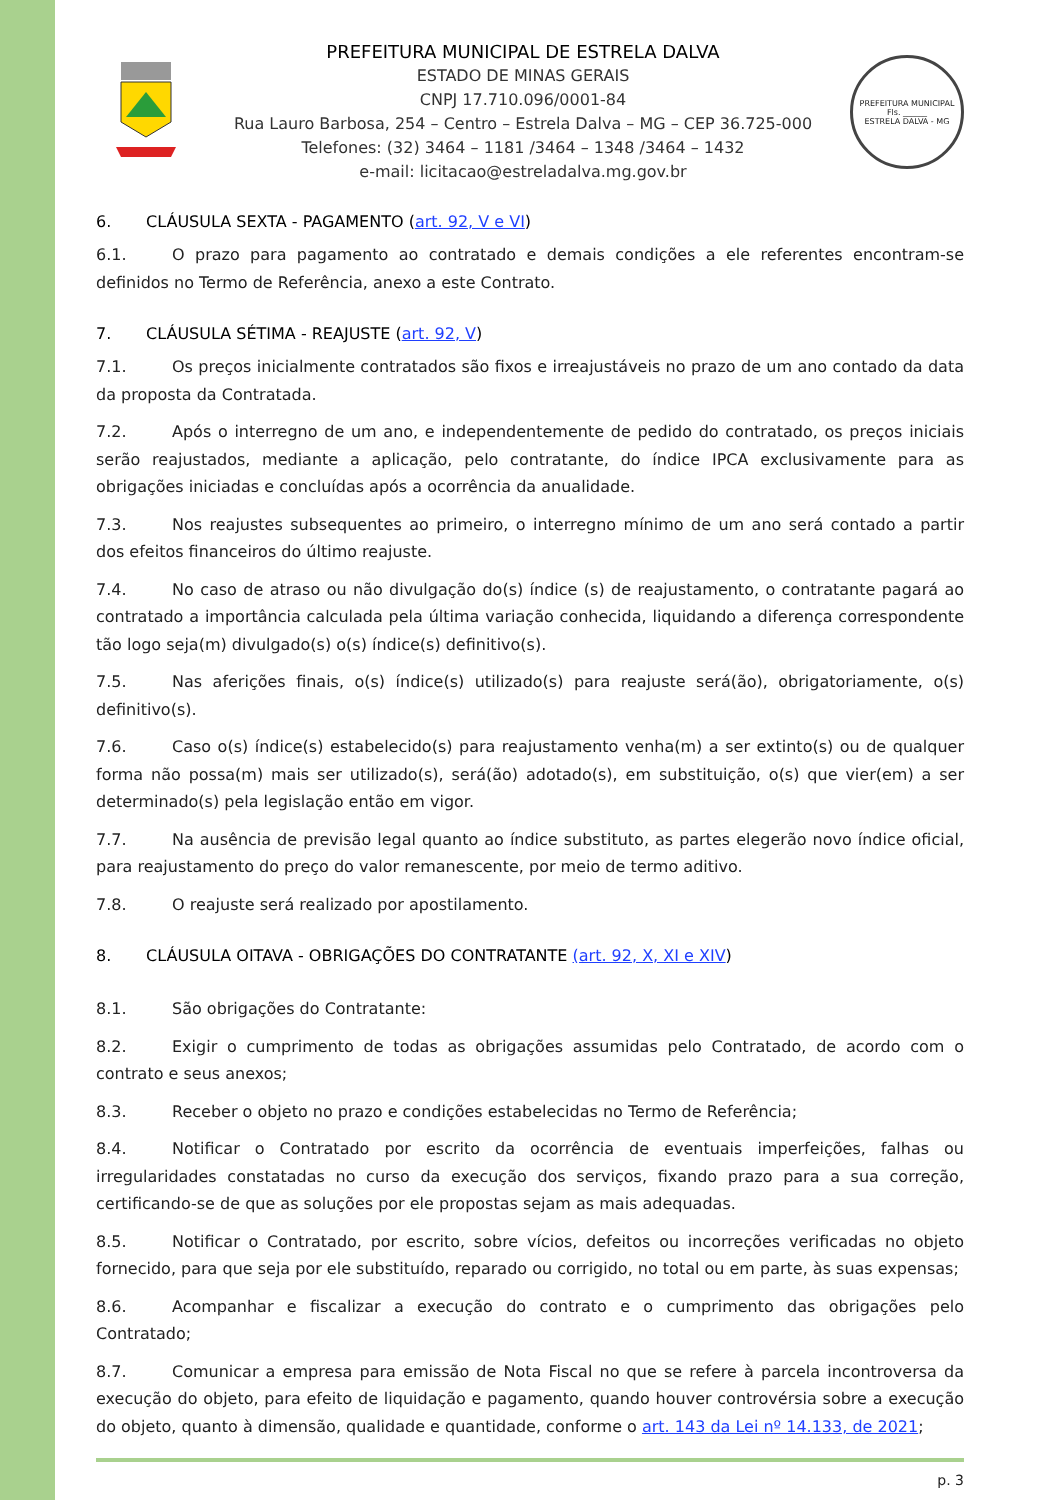PREFEITURA MUNICIPAL DE ESTRELA DALVA
ESTADO DE MINAS GERAIS
CNPJ 17.710.096/0001-84
Rua Lauro Barbosa, 254 – Centro – Estrela Dalva – MG – CEP 36.725-000
Telefones: (32) 3464 – 1181 /3464 – 1348 /3464 – 1432
e-mail: licitacao@estreladalva.mg.gov.br
PREFEITURA MUNICIPAL
Fls. ______
ESTRELA DALVA - MG
6. CLÁUSULA SEXTA - PAGAMENTO (art. 92, V e VI)
6.1. O prazo para pagamento ao contratado e demais condições a ele referentes encontram-se definidos no Termo de Referência, anexo a este Contrato.
7. CLÁUSULA SÉTIMA - REAJUSTE (art. 92, V)
7.1. Os preços inicialmente contratados são fixos e irreajustáveis no prazo de um ano contado da data da proposta da Contratada.
7.2. Após o interregno de um ano, e independentemente de pedido do contratado, os preços iniciais serão reajustados, mediante a aplicação, pelo contratante, do índice IPCA exclusivamente para as obrigações iniciadas e concluídas após a ocorrência da anualidade.
7.3. Nos reajustes subsequentes ao primeiro, o interregno mínimo de um ano será contado a partir dos efeitos financeiros do último reajuste.
7.4. No caso de atraso ou não divulgação do(s) índice (s) de reajustamento, o contratante pagará ao contratado a importância calculada pela última variação conhecida, liquidando a diferença correspondente tão logo seja(m) divulgado(s) o(s) índice(s) definitivo(s).
7.5. Nas aferições finais, o(s) índice(s) utilizado(s) para reajuste será(ão), obrigatoriamente, o(s) definitivo(s).
7.6. Caso o(s) índice(s) estabelecido(s) para reajustamento venha(m) a ser extinto(s) ou de qualquer forma não possa(m) mais ser utilizado(s), será(ão) adotado(s), em substituição, o(s) que vier(em) a ser determinado(s) pela legislação então em vigor.
7.7. Na ausência de previsão legal quanto ao índice substituto, as partes elegerão novo índice oficial, para reajustamento do preço do valor remanescente, por meio de termo aditivo.
7.8. O reajuste será realizado por apostilamento.
8. CLÁUSULA OITAVA - OBRIGAÇÕES DO CONTRATANTE (art. 92, X, XI e XIV)
8.1. São obrigações do Contratante:
8.2. Exigir o cumprimento de todas as obrigações assumidas pelo Contratado, de acordo com o contrato e seus anexos;
8.3. Receber o objeto no prazo e condições estabelecidas no Termo de Referência;
8.4. Notificar o Contratado por escrito da ocorrência de eventuais imperfeições, falhas ou irregularidades constatadas no curso da execução dos serviços, fixando prazo para a sua correção, certificando-se de que as soluções por ele propostas sejam as mais adequadas.
8.5. Notificar o Contratado, por escrito, sobre vícios, defeitos ou incorreções verificadas no objeto fornecido, para que seja por ele substituído, reparado ou corrigido, no total ou em parte, às suas expensas;
8.6. Acompanhar e fiscalizar a execução do contrato e o cumprimento das obrigações pelo Contratado;
8.7. Comunicar a empresa para emissão de Nota Fiscal no que se refere à parcela incontroversa da execução do objeto, para efeito de liquidação e pagamento, quando houver controvérsia sobre a execução do objeto, quanto à dimensão, qualidade e quantidade, conforme o art. 143 da Lei nº 14.133, de 2021;
p. 3